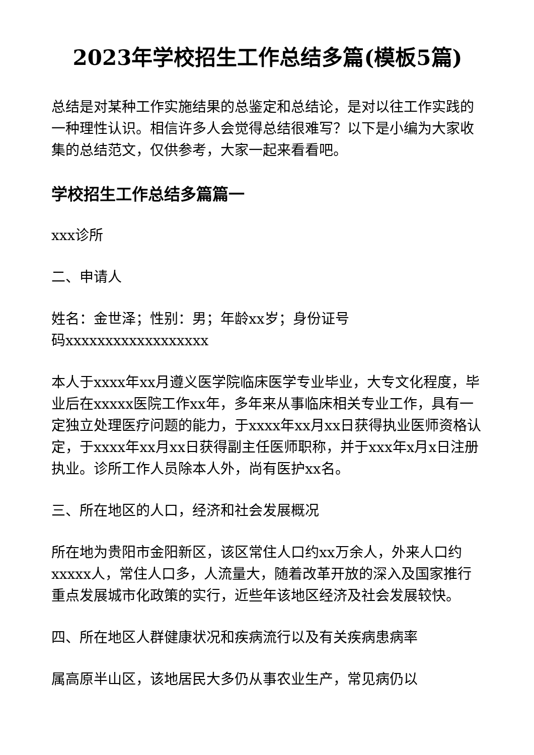2023年学校招生工作总结多篇(模板5篇)
总结是对某种工作实施结果的总鉴定和总结论，是对以往工作实践的一种理性认识。相信许多人会觉得总结很难写？以下是小编为大家收集的总结范文，仅供参考，大家一起来看看吧。
学校招生工作总结多篇篇一
xxx诊所
二、申请人
姓名：金世泽；性别：男；年龄xx岁；身份证号
码xxxxxxxxxxxxxxxxxx
本人于xxxx年xx月遵义医学院临床医学专业毕业，大专文化程度，毕业后在xxxxx医院工作xx年，多年来从事临床相关专业工作，具有一定独立处理医疗问题的能力，于xxxx年xx月xx日获得执业医师资格认定，于xxxx年xx月xx日获得副主任医师职称，并于xxx年x月x日注册执业。诊所工作人员除本人外，尚有医护xx名。
三、所在地区的人口，经济和社会发展概况
所在地为贵阳市金阳新区，该区常住人口约xx万余人，外来人口约xxxxx人，常住人口多，人流量大，随着改革开放的深入及国家推行重点发展城市化政策的实行，近些年该地区经济及社会发展较快。
四、所在地区人群健康状况和疾病流行以及有关疾病患病率
属高原半山区，该地居民大多仍从事农业生产，常见病仍以